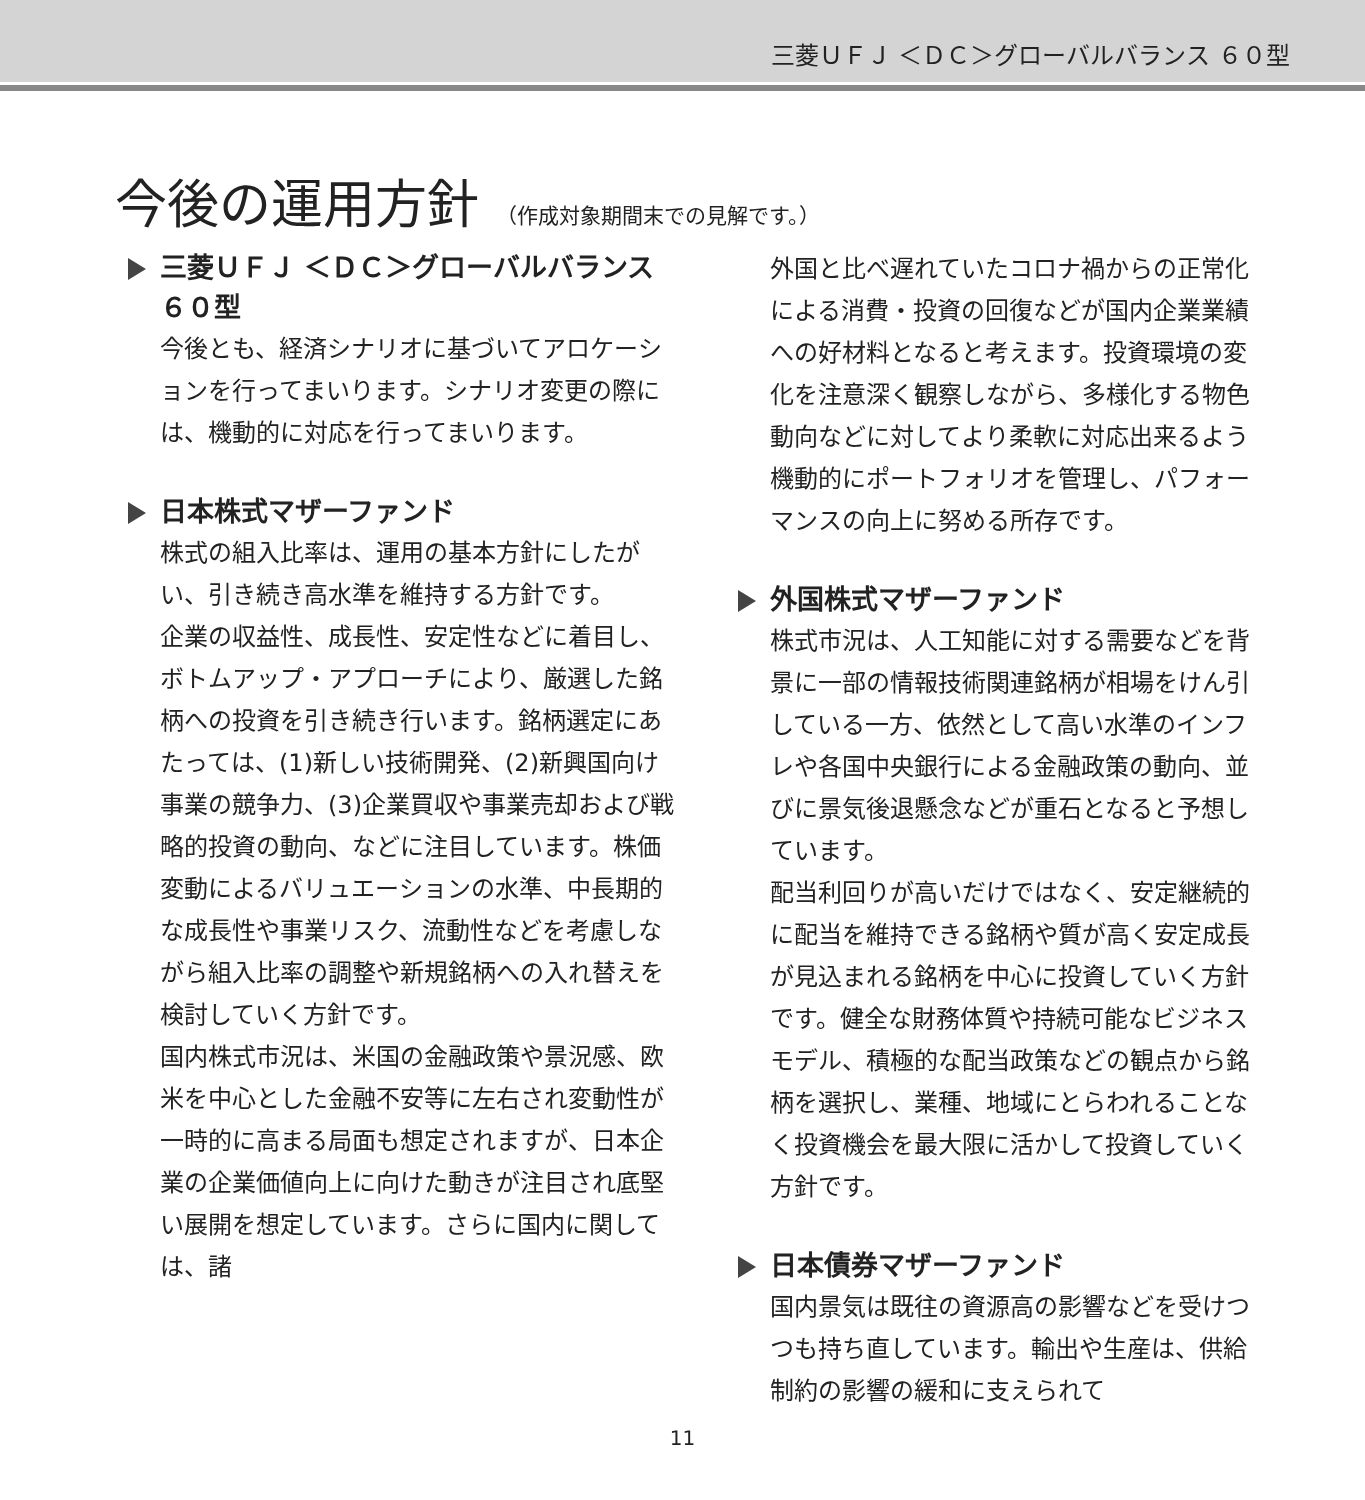三菱ＵＦＪ ＜ＤＣ＞グローバルバランス ６０型
今後の運用方針 （作成対象期間末での見解です。）
三菱ＵＦＪ ＜ＤＣ＞グローバルバランス ６０型
今後とも、経済シナリオに基づいてアロケーションを行ってまいります。シナリオ変更の際には、機動的に対応を行ってまいります。
日本株式マザーファンド
株式の組入比率は、運用の基本方針にしたがい、引き続き高水準を維持する方針です。
企業の収益性、成長性、安定性などに着目し、ボトムアップ・アプローチにより、厳選した銘柄への投資を引き続き行います。銘柄選定にあたっては、(1)新しい技術開発、(2)新興国向け事業の競争力、(3)企業買収や事業売却および戦略的投資の動向、などに注目しています。株価変動によるバリュエーションの水準、中長期的な成長性や事業リスク、流動性などを考慮しながら組入比率の調整や新規銘柄への入れ替えを検討していく方針です。
国内株式市況は、米国の金融政策や景況感、欧米を中心とした金融不安等に左右され変動性が一時的に高まる局面も想定されますが、日本企業の企業価値向上に向けた動きが注目され底堅い展開を想定しています。さらに国内に関しては、諸
外国と比べ遅れていたコロナ禍からの正常化による消費・投資の回復などが国内企業業績への好材料となると考えます。投資環境の変化を注意深く観察しながら、多様化する物色動向などに対してより柔軟に対応出来るよう機動的にポートフォリオを管理し、パフォーマンスの向上に努める所存です。
外国株式マザーファンド
株式市況は、人工知能に対する需要などを背景に一部の情報技術関連銘柄が相場をけん引している一方、依然として高い水準のインフレや各国中央銀行による金融政策の動向、並びに景気後退懸念などが重石となると予想しています。
配当利回りが高いだけではなく、安定継続的に配当を維持できる銘柄や質が高く安定成長が見込まれる銘柄を中心に投資していく方針です。健全な財務体質や持続可能なビジネスモデル、積極的な配当政策などの観点から銘柄を選択し、業種、地域にとらわれることなく投資機会を最大限に活かして投資していく方針です。
日本債券マザーファンド
国内景気は既往の資源高の影響などを受けつつも持ち直しています。輸出や生産は、供給制約の影響の緩和に支えられて
11